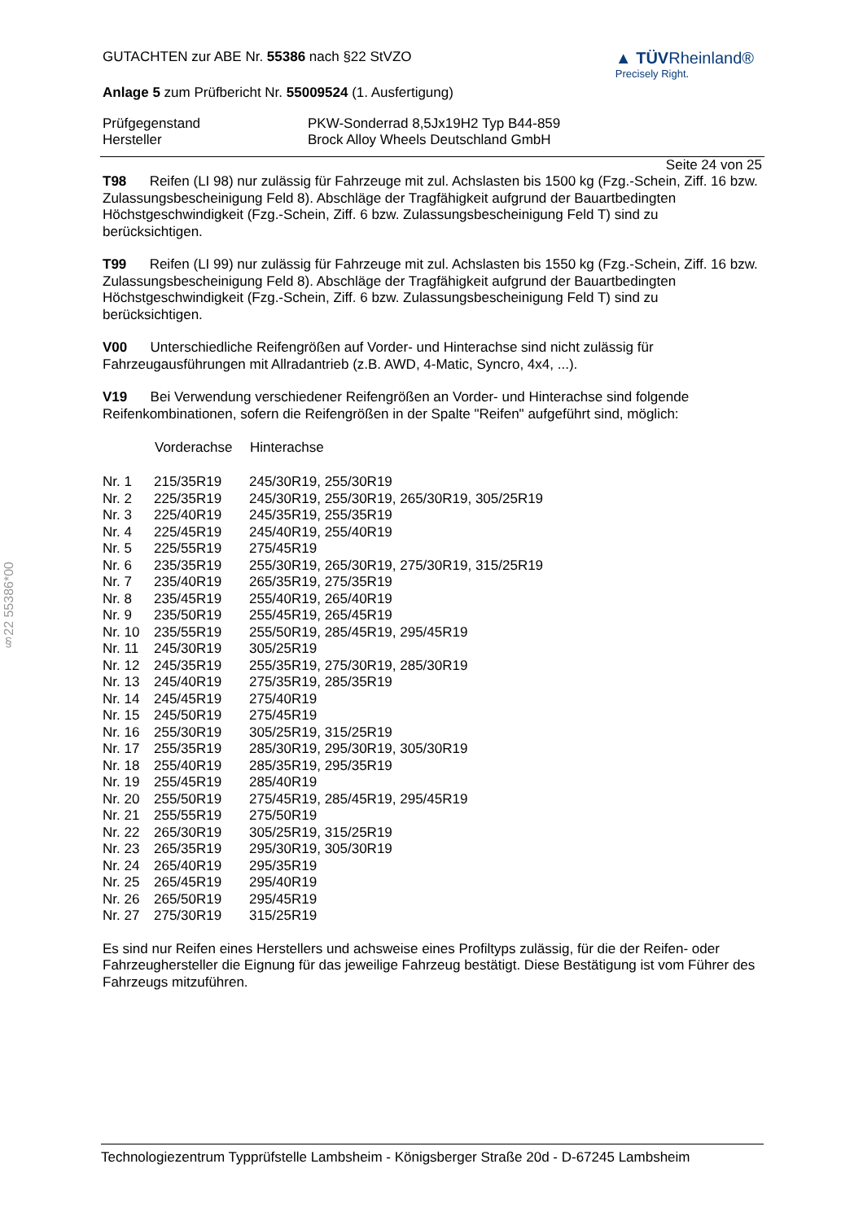§22 55386*00
GUTACHTEN zur ABE Nr. 55386 nach §22 StVZO
▲ TÜVRheinland®
Precisely Right.
Anlage 5 zum Prüfbericht Nr. 55009524 (1. Ausfertigung)
| Prüfgegenstand | PKW-Sonderrad 8,5Jx19H2 Typ B44-859 |
| Hersteller | Brock Alloy Wheels Deutschland GmbH |
Seite 24 von 25
T98 Reifen (LI 98) nur zulässig für Fahrzeuge mit zul. Achslasten bis 1500 kg (Fzg.-Schein, Ziff. 16 bzw. Zulassungsbescheinigung Feld 8). Abschläge der Tragfähigkeit aufgrund der Bauartbedingten Höchstgeschwindigkeit (Fzg.-Schein, Ziff. 6 bzw. Zulassungsbescheinigung Feld T) sind zu berücksichtigen.
T99 Reifen (LI 99) nur zulässig für Fahrzeuge mit zul. Achslasten bis 1550 kg (Fzg.-Schein, Ziff. 16 bzw. Zulassungsbescheinigung Feld 8). Abschläge der Tragfähigkeit aufgrund der Bauartbedingten Höchstgeschwindigkeit (Fzg.-Schein, Ziff. 6 bzw. Zulassungsbescheinigung Feld T) sind zu berücksichtigen.
V00 Unterschiedliche Reifengrößen auf Vorder- und Hinterachse sind nicht zulässig für Fahrzeugausführungen mit Allradantrieb (z.B. AWD, 4-Matic, Syncro, 4x4, ...).
V19 Bei Verwendung verschiedener Reifengrößen an Vorder- und Hinterachse sind folgende Reifenkombinationen, sofern die Reifengrößen in der Spalte "Reifen" aufgeführt sind, möglich:
| | Vorderachse | Hinterachse |
| --- | --- | --- |
| Nr. 1 | 215/35R19 | 245/30R19, 255/30R19 |
| Nr. 2 | 225/35R19 | 245/30R19, 255/30R19, 265/30R19, 305/25R19 |
| Nr. 3 | 225/40R19 | 245/35R19, 255/35R19 |
| Nr. 4 | 225/45R19 | 245/40R19, 255/40R19 |
| Nr. 5 | 225/55R19 | 275/45R19 |
| Nr. 6 | 235/35R19 | 255/30R19, 265/30R19, 275/30R19, 315/25R19 |
| Nr. 7 | 235/40R19 | 265/35R19, 275/35R19 |
| Nr. 8 | 235/45R19 | 255/40R19, 265/40R19 |
| Nr. 9 | 235/50R19 | 255/45R19, 265/45R19 |
| Nr. 10 | 235/55R19 | 255/50R19, 285/45R19, 295/45R19 |
| Nr. 11 | 245/30R19 | 305/25R19 |
| Nr. 12 | 245/35R19 | 255/35R19, 275/30R19, 285/30R19 |
| Nr. 13 | 245/40R19 | 275/35R19, 285/35R19 |
| Nr. 14 | 245/45R19 | 275/40R19 |
| Nr. 15 | 245/50R19 | 275/45R19 |
| Nr. 16 | 255/30R19 | 305/25R19, 315/25R19 |
| Nr. 17 | 255/35R19 | 285/30R19, 295/30R19, 305/30R19 |
| Nr. 18 | 255/40R19 | 285/35R19, 295/35R19 |
| Nr. 19 | 255/45R19 | 285/40R19 |
| Nr. 20 | 255/50R19 | 275/45R19, 285/45R19, 295/45R19 |
| Nr. 21 | 255/55R19 | 275/50R19 |
| Nr. 22 | 265/30R19 | 305/25R19, 315/25R19 |
| Nr. 23 | 265/35R19 | 295/30R19, 305/30R19 |
| Nr. 24 | 265/40R19 | 295/35R19 |
| Nr. 25 | 265/45R19 | 295/40R19 |
| Nr. 26 | 265/50R19 | 295/45R19 |
| Nr. 27 | 275/30R19 | 315/25R19 |
Es sind nur Reifen eines Herstellers und achsweise eines Profiltyps zulässig, für die der Reifen- oder Fahrzeughersteller die Eignung für das jeweilige Fahrzeug bestätigt. Diese Bestätigung ist vom Führer des Fahrzeugs mitzuführen.
Technologiezentrum Typprüfstelle Lambsheim - Königsberger Straße 20d - D-67245 Lambsheim